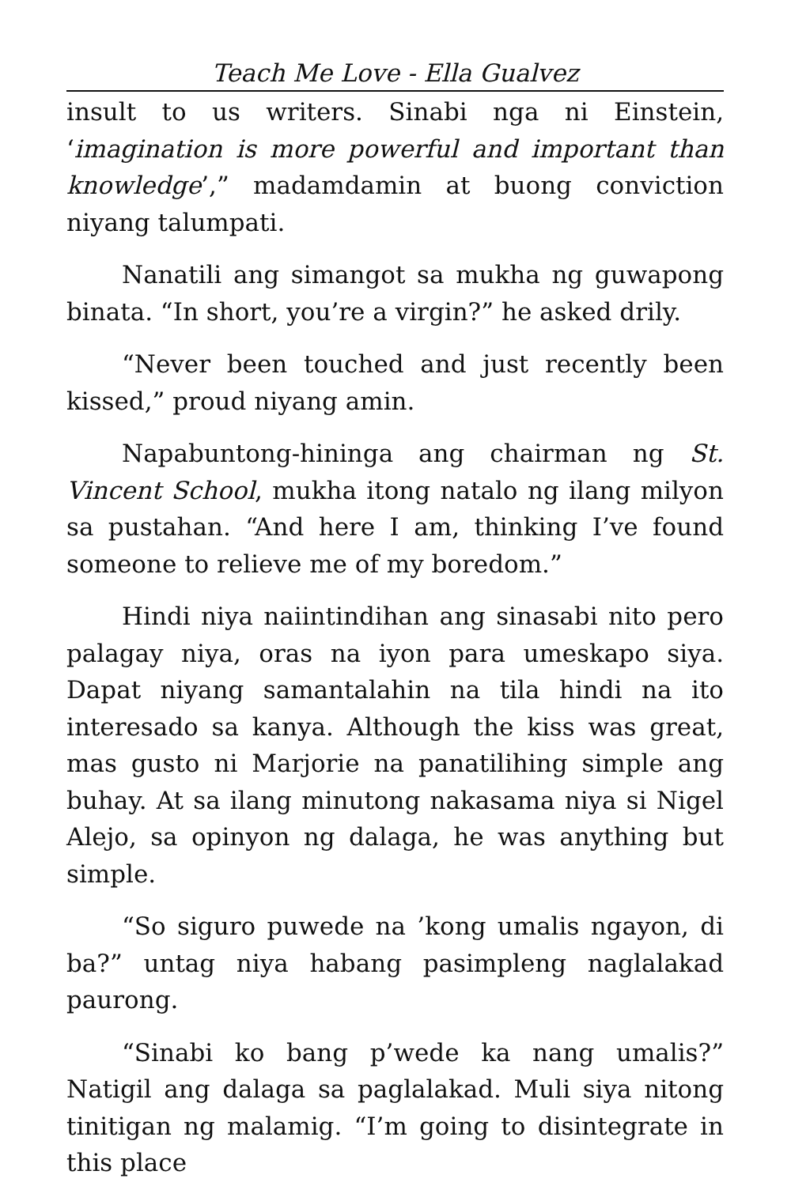Teach Me Love - Ella Gualvez
insult to us writers. Sinabi nga ni Einstein, ‘imagination is more powerful and important than knowledge’,” madamdamin at buong conviction niyang talumpati.
Nanatili ang simangot sa mukha ng guwapong binata. “In short, you’re a virgin?” he asked drily.
“Never been touched and just recently been kissed,” proud niyang amin.
Napabuntong-hininga ang chairman ng St. Vincent School, mukha itong natalo ng ilang milyon sa pustahan. “And here I am, thinking I’ve found someone to relieve me of my boredom.”
Hindi niya naiintindihan ang sinasabi nito pero palagay niya, oras na iyon para umeskapo siya. Dapat niyang samantalahin na tila hindi na ito interesado sa kanya. Although the kiss was great, mas gusto ni Marjorie na panatilihing simple ang buhay. At sa ilang minutong nakasama niya si Nigel Alejo, sa opinyon ng dalaga, he was anything but simple.
“So siguro puwede na ’kong umalis ngayon, di ba?” untag niya habang pasimpleng naglalakad paurong.
“Sinabi ko bang p’wede ka nang umalis?” Natigil ang dalaga sa paglalakad. Muli siya nitong tinitigan ng malamig. “I’m going to disintegrate in this place